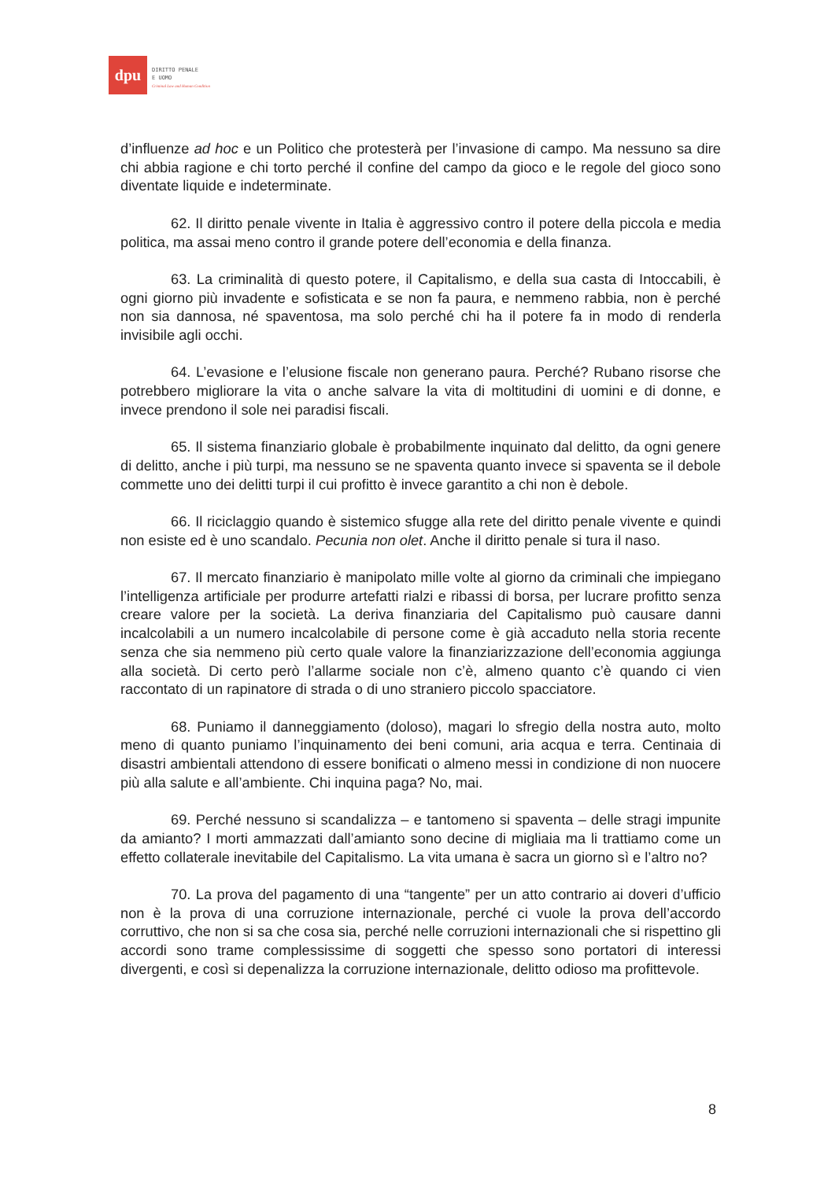dpu
DIRITTO PENALE
E UOMO
Criminal Law and Human Condition
d’influenze ad hoc e un Politico che protesterà per l’invasione di campo. Ma nessuno sa dire chi abbia ragione e chi torto perché il confine del campo da gioco e le regole del gioco sono diventate liquide e indeterminate.
62. Il diritto penale vivente in Italia è aggressivo contro il potere della piccola e media politica, ma assai meno contro il grande potere dell’economia e della finanza.
63. La criminalità di questo potere, il Capitalismo, e della sua casta di Intoccabili, è ogni giorno più invadente e sofisticata e se non fa paura, e nemmeno rabbia, non è perché non sia dannosa, né spaventosa, ma solo perché chi ha il potere fa in modo di renderla invisibile agli occhi.
64. L’evasione e l’elusione fiscale non generano paura. Perché? Rubano risorse che potrebbero migliorare la vita o anche salvare la vita di moltitudini di uomini e di donne, e invece prendono il sole nei paradisi fiscali.
65. Il sistema finanziario globale è probabilmente inquinato dal delitto, da ogni genere di delitto, anche i più turpi, ma nessuno se ne spaventa quanto invece si spaventa se il debole commette uno dei delitti turpi il cui profitto è invece garantito a chi non è debole.
66. Il riciclaggio quando è sistemico sfugge alla rete del diritto penale vivente e quindi non esiste ed è uno scandalo. Pecunia non olet. Anche il diritto penale si tura il naso.
67. Il mercato finanziario è manipolato mille volte al giorno da criminali che impiegano l’intelligenza artificiale per produrre artefatti rialzi e ribassi di borsa, per lucrare profitto senza creare valore per la società. La deriva finanziaria del Capitalismo può causare danni incalcolabili a un numero incalcolabile di persone come è già accaduto nella storia recente senza che sia nemmeno più certo quale valore la finanziarizzazione dell’economia aggiunga alla società. Di certo però l’allarme sociale non c’è, almeno quanto c’è quando ci vien raccontato di un rapinatore di strada o di uno straniero piccolo spacciatore.
68. Puniamo il danneggiamento (doloso), magari lo sfregio della nostra auto, molto meno di quanto puniamo l’inquinamento dei beni comuni, aria acqua e terra. Centinaia di disastri ambientali attendono di essere bonificati o almeno messi in condizione di non nuocere più alla salute e all’ambiente. Chi inquina paga? No, mai.
69. Perché nessuno si scandalizza – e tantomeno si spaventa – delle stragi impunite da amianto? I morti ammazzati dall’amianto sono decine di migliaia ma li trattiamo come un effetto collaterale inevitabile del Capitalismo. La vita umana è sacra un giorno sì e l’altro no?
70. La prova del pagamento di una “tangente” per un atto contrario ai doveri d’ufficio non è la prova di una corruzione internazionale, perché ci vuole la prova dell’accordo corruttivo, che non si sa che cosa sia, perché nelle corruzioni internazionali che si rispettino gli accordi sono trame complessissime di soggetti che spesso sono portatori di interessi divergenti, e così si depenalizza la corruzione internazionale, delitto odioso ma profittevole.
8